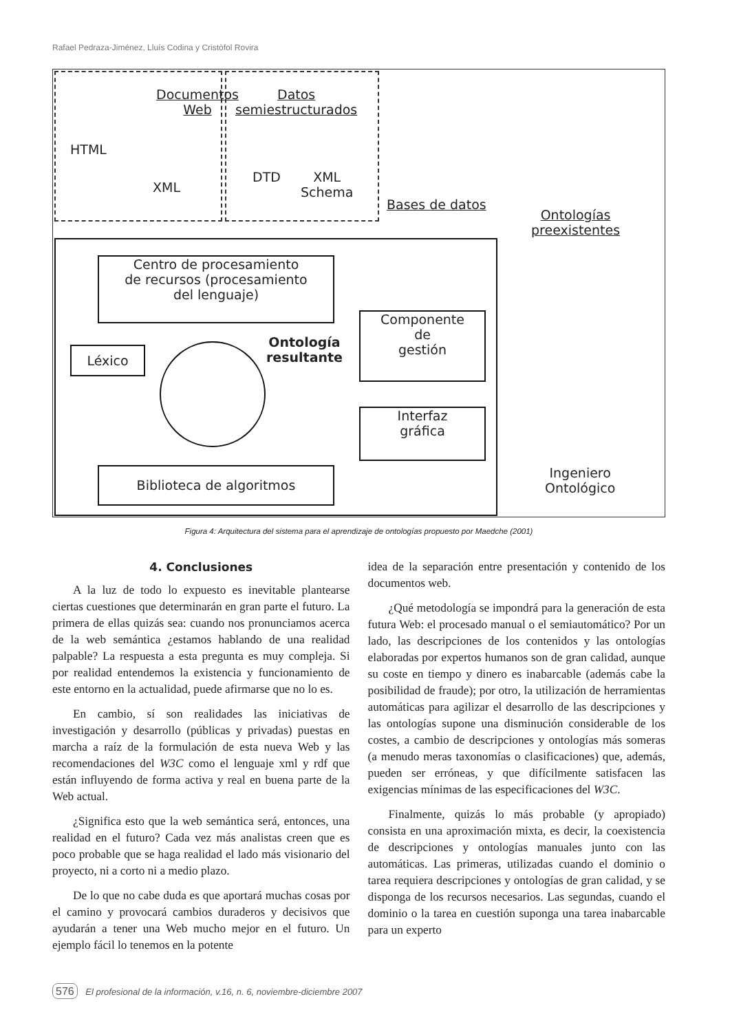Rafael Pedraza-Jiménez, Lluís Codina y Cristòfol Rovira
Documentos
Web
HTML
XML
Datos
semiestructurados
DTD
XML
Schema
Bases de datos
Ontologías
preexistentes
Centro de procesamiento
de recursos (procesamiento
del lenguaje)
Léxico
Ontología
resultante
Componente
de
gestión
Interfaz
gráfica
Biblioteca de algoritmos
Ingeniero
Ontológico
Figura 4: Arquitectura del sistema para el aprendizaje de ontologías propuesto por Maedche (2001)
4. Conclusiones
A la luz de todo lo expuesto es inevitable plantearse ciertas cuestiones que determinarán en gran parte el futuro. La primera de ellas quizás sea: cuando nos pronunciamos acerca de la web semántica ¿estamos hablando de una realidad palpable? La respuesta a esta pregunta es muy compleja. Si por realidad entendemos la existencia y funcionamiento de este entorno en la actualidad, puede afirmarse que no lo es.
En cambio, sí son realidades las iniciativas de investigación y desarrollo (públicas y privadas) puestas en marcha a raíz de la formulación de esta nueva Web y las recomendaciones del W3C como el lenguaje xml y rdf que están influyendo de forma activa y real en buena parte de la Web actual.
¿Significa esto que la web semántica será, entonces, una realidad en el futuro? Cada vez más analistas creen que es poco probable que se haga realidad el lado más visionario del proyecto, ni a corto ni a medio plazo.
De lo que no cabe duda es que aportará muchas cosas por el camino y provocará cambios duraderos y decisivos que ayudarán a tener una Web mucho mejor en el futuro. Un ejemplo fácil lo tenemos en la potente
idea de la separación entre presentación y contenido de los documentos web.
¿Qué metodología se impondrá para la generación de esta futura Web: el procesado manual o el semiautomático? Por un lado, las descripciones de los contenidos y las ontologías elaboradas por expertos humanos son de gran calidad, aunque su coste en tiempo y dinero es inabarcable (además cabe la posibilidad de fraude); por otro, la utilización de herramientas automáticas para agilizar el desarrollo de las descripciones y las ontologías supone una disminución considerable de los costes, a cambio de descripciones y ontologías más someras (a menudo meras taxonomías o clasificaciones) que, además, pueden ser erróneas, y que difícilmente satisfacen las exigencias mínimas de las especificaciones del W3C.
Finalmente, quizás lo más probable (y apropiado) consista en una aproximación mixta, es decir, la coexistencia de descripciones y ontologías manuales junto con las automáticas. Las primeras, utilizadas cuando el dominio o tarea requiera descripciones y ontologías de gran calidad, y se disponga de los recursos necesarios. Las segundas, cuando el dominio o la tarea en cuestión suponga una tarea inabarcable para un experto
576 El profesional de la información, v.16, n. 6, noviembre-diciembre 2007